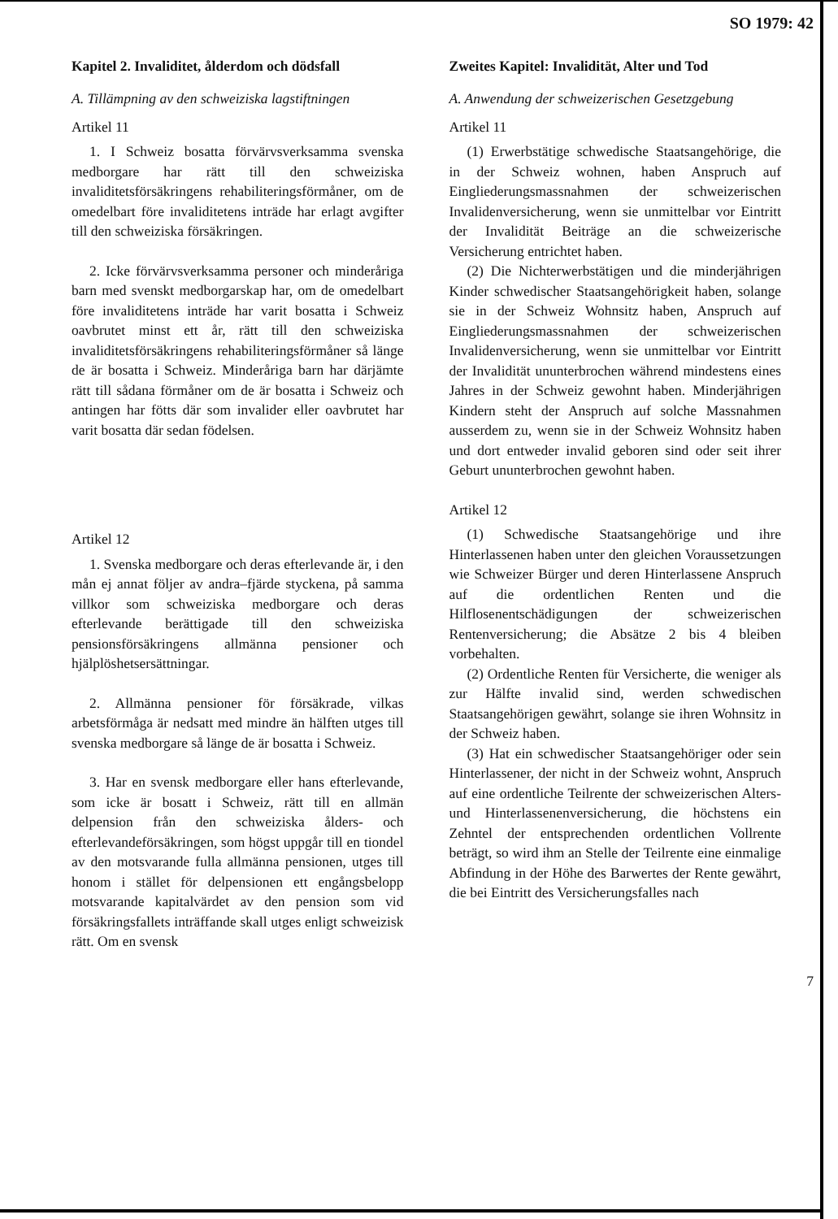SO 1979: 42
Kapitel 2. Invaliditet, ålderdom och dödsfall
A. Tillämpning av den schweiziska lagstiftningen
Artikel 11
1. I Schweiz bosatta förvärvsverksamma svenska medborgare har rätt till den schweiziska invaliditetsförsäkringens rehabiliteringsförmåner, om de omedelbart före invaliditetens inträde har erlagt avgifter till den schweiziska försäkringen.
2. Icke förvärvsverksamma personer och minderåriga barn med svenskt medborgarskap har, om de omedelbart före invaliditetens inträde har varit bosatta i Schweiz oavbrutet minst ett år, rätt till den schweiziska invaliditetsförsäkringens rehabiliteringsförmåner så länge de är bosatta i Schweiz. Minderåriga barn har därjämte rätt till sådana förmåner om de är bosatta i Schweiz och antingen har fötts där som invalider eller oavbrutet har varit bosatta där sedan födelsen.
Artikel 12
1. Svenska medborgare och deras efterlevande är, i den mån ej annat följer av andra–fjärde styckena, på samma villkor som schweiziska medborgare och deras efterlevande berättigade till den schweiziska pensionsförsäkringens allmänna pensioner och hjälplöshetsersättningar.
2. Allmänna pensioner för försäkrade, vilkas arbetsförmåga är nedsatt med mindre än hälften utges till svenska medborgare så länge de är bosatta i Schweiz.
3. Har en svensk medborgare eller hans efterlevande, som icke är bosatt i Schweiz, rätt till en allmän delpension från den schweiziska ålders- och efterlevandeförsäkringen, som högst uppgår till en tiondel av den motsvarande fulla allmänna pensionen, utges till honom i stället för delpensionen ett engångsbelopp motsvarande kapitalvärdet av den pension som vid försäkringsfallets inträffande skall utges enligt schweizisk rätt. Om en svensk
Zweites Kapitel: Invalidität, Alter und Tod
A. Anwendung der schweizerischen Gesetzgebung
Artikel 11
(1) Erwerbstätige schwedische Staatsangehörige, die in der Schweiz wohnen, haben Anspruch auf Eingliederungsmassnahmen der schweizerischen Invalidenversicherung, wenn sie unmittelbar vor Eintritt der Invalidität Beiträge an die schweizerische Versicherung entrichtet haben.
(2) Die Nichterwerbstätigen und die minderjährigen Kinder schwedischer Staatsangehörigkeit haben, solange sie in der Schweiz Wohnsitz haben, Anspruch auf Eingliederungsmassnahmen der schweizerischen Invalidenversicherung, wenn sie unmittelbar vor Eintritt der Invalidität ununterbrochen während mindestens eines Jahres in der Schweiz gewohnt haben. Minderjährigen Kindern steht der Anspruch auf solche Massnahmen ausserdem zu, wenn sie in der Schweiz Wohnsitz haben und dort entweder invalid geboren sind oder seit ihrer Geburt ununterbrochen gewohnt haben.
Artikel 12
(1) Schwedische Staatsangehörige und ihre Hinterlassenen haben unter den gleichen Voraussetzungen wie Schweizer Bürger und deren Hinterlassene Anspruch auf die ordentlichen Renten und die Hilflosenentschädigungen der schweizerischen Rentenversicherung; die Absätze 2 bis 4 bleiben vorbehalten.
(2) Ordentliche Renten für Versicherte, die weniger als zur Hälfte invalid sind, werden schwedischen Staatsangehörigen gewährt, solange sie ihren Wohnsitz in der Schweiz haben.
(3) Hat ein schwedischer Staatsangehöriger oder sein Hinterlassener, der nicht in der Schweiz wohnt, Anspruch auf eine ordentliche Teilrente der schweizerischen Alters- und Hinterlassenenversicherung, die höchstens ein Zehntel der entsprechenden ordentlichen Vollrente beträgt, so wird ihm an Stelle der Teilrente eine einmalige Abfindung in der Höhe des Barwertes der Rente gewährt, die bei Eintritt des Versicherungsfalles nach
7